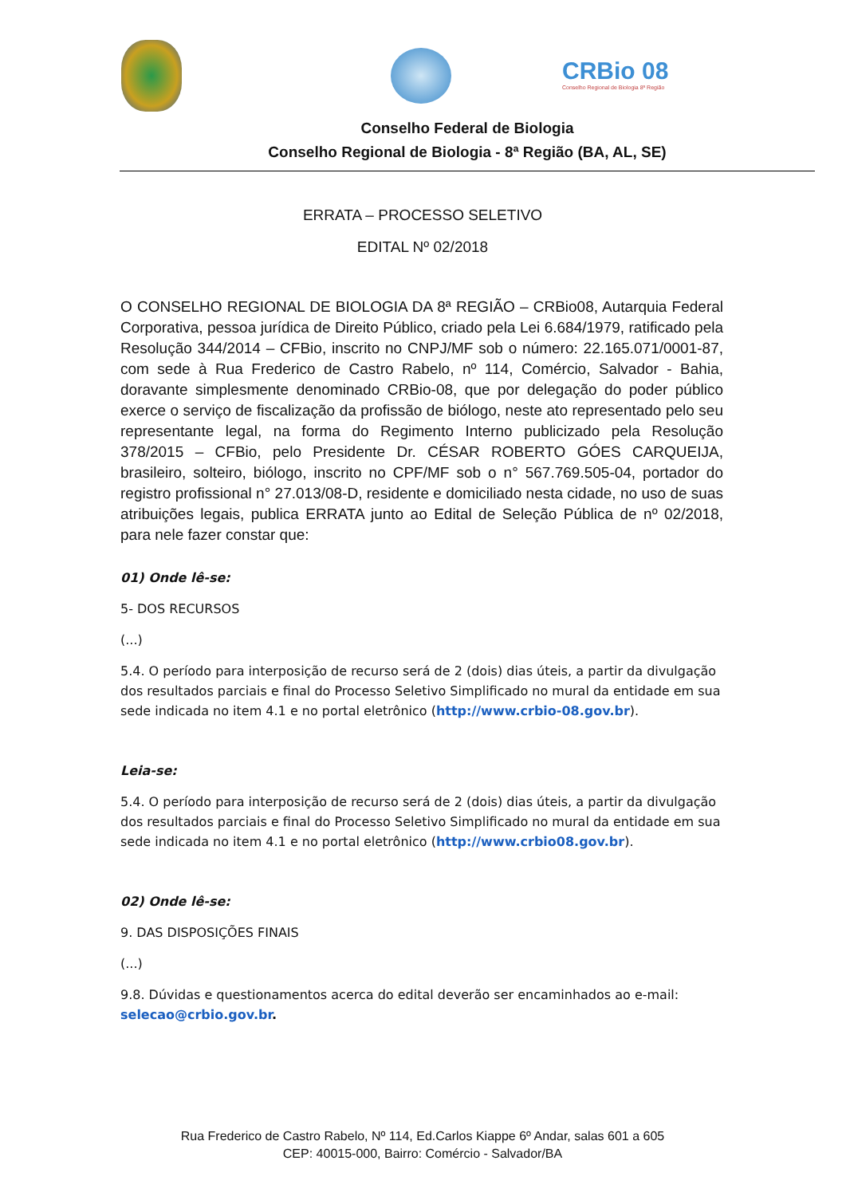CRBio 08
Conselho Regional de Biologia 8ª Região
Conselho Federal de Biologia
Conselho Regional de Biologia - 8ª Região (BA, AL, SE)
ERRATA – PROCESSO SELETIVO
EDITAL Nº 02/2018
O CONSELHO REGIONAL DE BIOLOGIA DA 8ª REGIÃO – CRBio08, Autarquia Federal Corporativa, pessoa jurídica de Direito Público, criado pela Lei 6.684/1979, ratificado pela Resolução 344/2014 – CFBio, inscrito no CNPJ/MF sob o número: 22.165.071/0001-87, com sede à Rua Frederico de Castro Rabelo, nº 114, Comércio, Salvador - Bahia, doravante simplesmente denominado CRBio-08, que por delegação do poder público exerce o serviço de fiscalização da profissão de biólogo, neste ato representado pelo seu representante legal, na forma do Regimento Interno publicizado pela Resolução 378/2015 – CFBio, pelo Presidente Dr. CÉSAR ROBERTO GÓES CARQUEIJA, brasileiro, solteiro, biólogo, inscrito no CPF/MF sob o n° 567.769.505-04, portador do registro profissional n° 27.013/08-D, residente e domiciliado nesta cidade, no uso de suas atribuições legais, publica ERRATA junto ao Edital de Seleção Pública de nº 02/2018, para nele fazer constar que:
01) Onde lê-se:
5- DOS RECURSOS
(...)
5.4. O período para interposição de recurso será de 2 (dois) dias úteis, a partir da divulgação dos resultados parciais e final do Processo Seletivo Simplificado no mural da entidade em sua sede indicada no item 4.1 e no portal eletrônico (http://www.crbio-08.gov.br).
Leia-se:
5.4. O período para interposição de recurso será de 2 (dois) dias úteis, a partir da divulgação dos resultados parciais e final do Processo Seletivo Simplificado no mural da entidade em sua sede indicada no item 4.1 e no portal eletrônico (http://www.crbio08.gov.br).
02) Onde lê-se:
9. DAS DISPOSIÇÕES FINAIS
(...)
9.8. Dúvidas e questionamentos acerca do edital deverão ser encaminhados ao e-mail: selecao@crbio.gov.br.
Rua Frederico de Castro Rabelo, Nº 114, Ed.Carlos Kiappe 6º Andar, salas 601 a 605
CEP: 40015-000, Bairro: Comércio - Salvador/BA